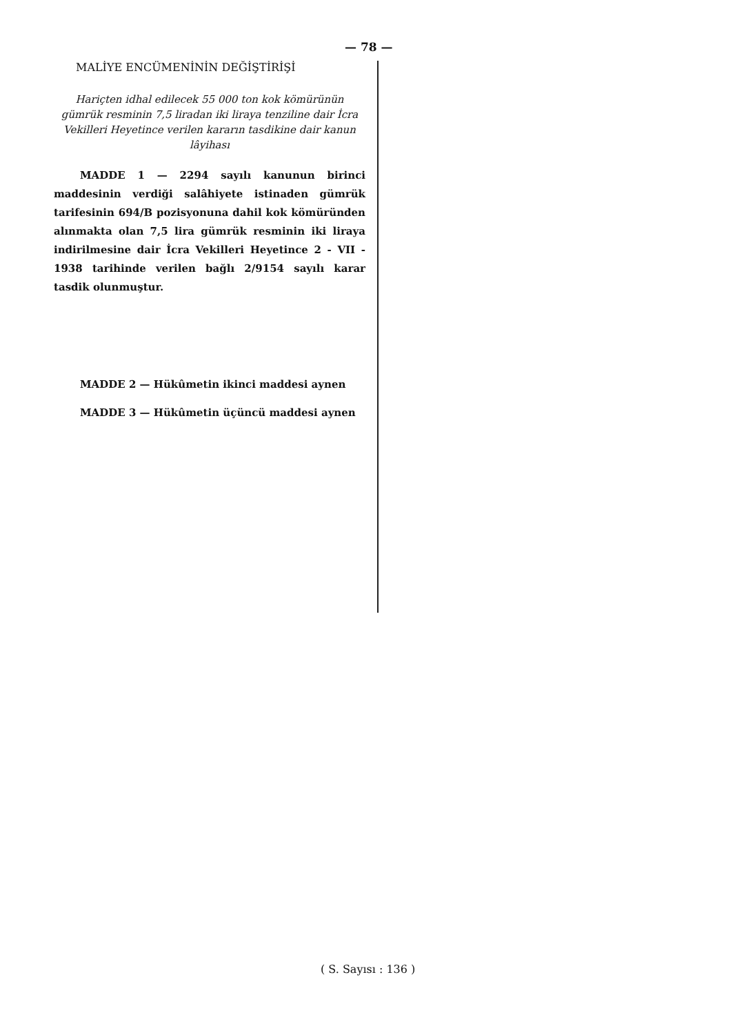— 78 —
MALİYE ENCÜMENİNİN DEĞİŞTİRİŞİ
Hariçten idhal edilecek 55 000 ton kok kömürünün gümrük resminin 7,5 liradan iki liraya tenziline dair İcra Vekilleri Heyetince verilen kararın tasdikine dair kanun lâyihası
MADDE 1 — 2294 sayılı kanunun birinci maddesinin verdiği salâhiyete istinaden gümrük tarifesinin 694/B pozisyonuna dahil kok kömüründen alınmakta olan 7,5 lira gümrük resminin iki liraya indirilmesine dair İcra Vekilleri Heyetince 2 - VII - 1938 tarihinde verilen bağlı 2/9154 sayılı karar tasdik olunmuştur.
MADDE 2 — Hükûmetin ikinci maddesi aynen
MADDE 3 — Hükûmetin üçüncü maddesi aynen
( S. Sayısı : 136 )